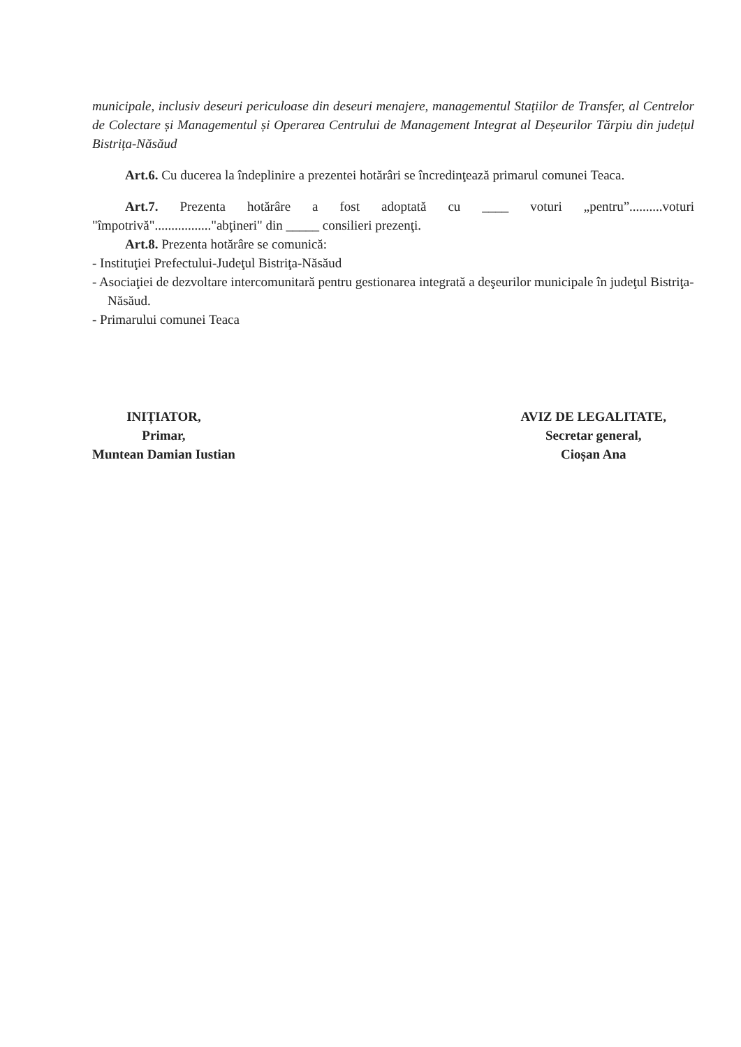municipale, inclusiv deseuri periculoase din deseuri menajere, managementul Stațiilor de Transfer, al Centrelor de Colectare și Managementul și Operarea Centrului de Management Integrat al Deșeurilor Tărpiu din județul Bistrița-Năsăud
Art.6. Cu ducerea la îndeplinire a prezentei hotărâri se încredinţează primarul comunei Teaca.
Art.7. Prezenta hotărâre a fost adoptată cu ____ voturi „pentru”..........voturi "împotrivă"................."abţineri" din _____ consilieri prezenţi.
Art.8. Prezenta hotărâre se comunică:
- Instituţiei Prefectului-Judeţul Bistriţa-Năsăud
- Asociaţiei de dezvoltare intercomunitară pentru gestionarea integrată a deşeurilor municipale în judeţul Bistriţa-Năsăud.
- Primarului comunei Teaca
INIȚIATOR,
Primar,
Muntean Damian Iustian
AVIZ DE LEGALITATE,
Secretar general,
Cioșan Ana